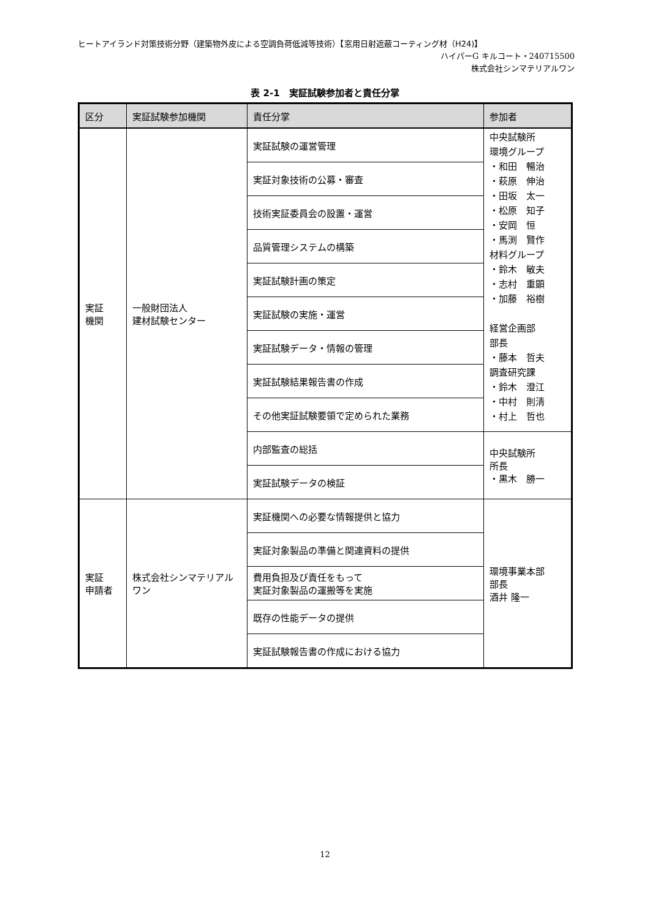ヒートアイランド対策技術分野（建築物外皮による空調負荷低減等技術）【窓用日射遮蔽コーティング材（H24)】
ハイパーG キルコート・240715500
株式会社シンマテリアルワン
表 2-1　実証試験参加者と責任分掌
| 区分 | 実証試験参加機関 | 責任分掌 | 参加者 |
| --- | --- | --- | --- |
| 実証 機関 | 一般財団法人 建材試験センター | 実証試験の運営管理 | 中央試験所 環境グループ ・和田 暢治 ・萩原 伸治 ・田坂 太一 ・松原 知子 ・安岡 恒 ・馬渕 賢作 材料グループ ・鈴木 敏夫 ・志村 重顕 ・加藤 裕樹 経営企画部 部長 ・藤本 哲夫 調査研究課 ・鈴木 澄江 ・中村 則清 ・村上 哲也 |
| | | 実証対象技術の公募・審査 | |
| | | 技術実証委員会の設置・運営 | |
| | | 品質管理システムの構築 | |
| | | 実証試験計画の策定 | |
| | | 実証試験の実施・運営 | |
| | | 実証試験データ・情報の管理 | |
| | | 実証試験結果報告書の作成 | |
| | | その他実証試験要領で定められた業務 | |
| | | 内部監査の総括 | 中央試験所 所長 ・黒木 勝一 |
| | | 実証試験データの検証 | |
| 実証 申請者 | 株式会社シンマテリアルワン | 実証機関への必要な情報提供と協力 | 環境事業本部 部長 酒井 隆一 |
| | | 実証対象製品の準備と関連資料の提供 | |
| | | 費用負担及び責任をもって 実証対象製品の運搬等を実施 | |
| | | 既存の性能データの提供 | |
| | | 実証試験報告書の作成における協力 | |
12